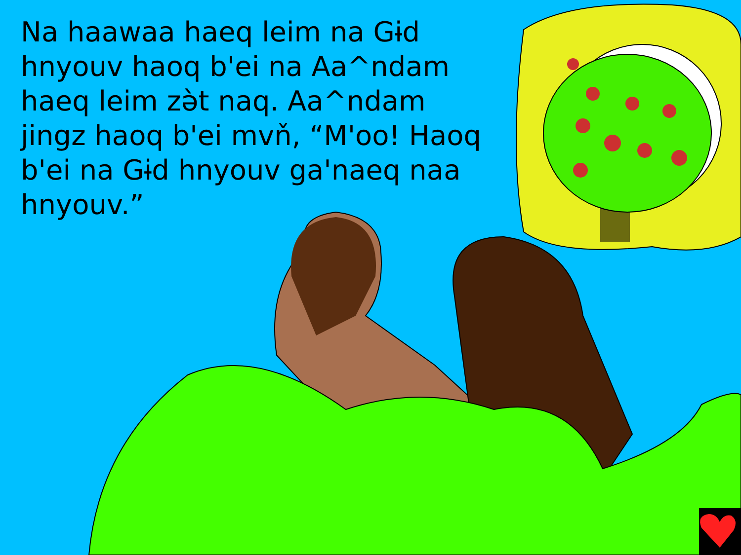Na haawaa haeq leim na Gɨd hnyouv haoq b'ei na Aa^ndam haeq leim zə̀t naq. Aa^ndam jingz haoq b'ei mvň, “M'oo! Haoq b'ei na Gɨd hnyouv ga'naeq naa hnyouv.”